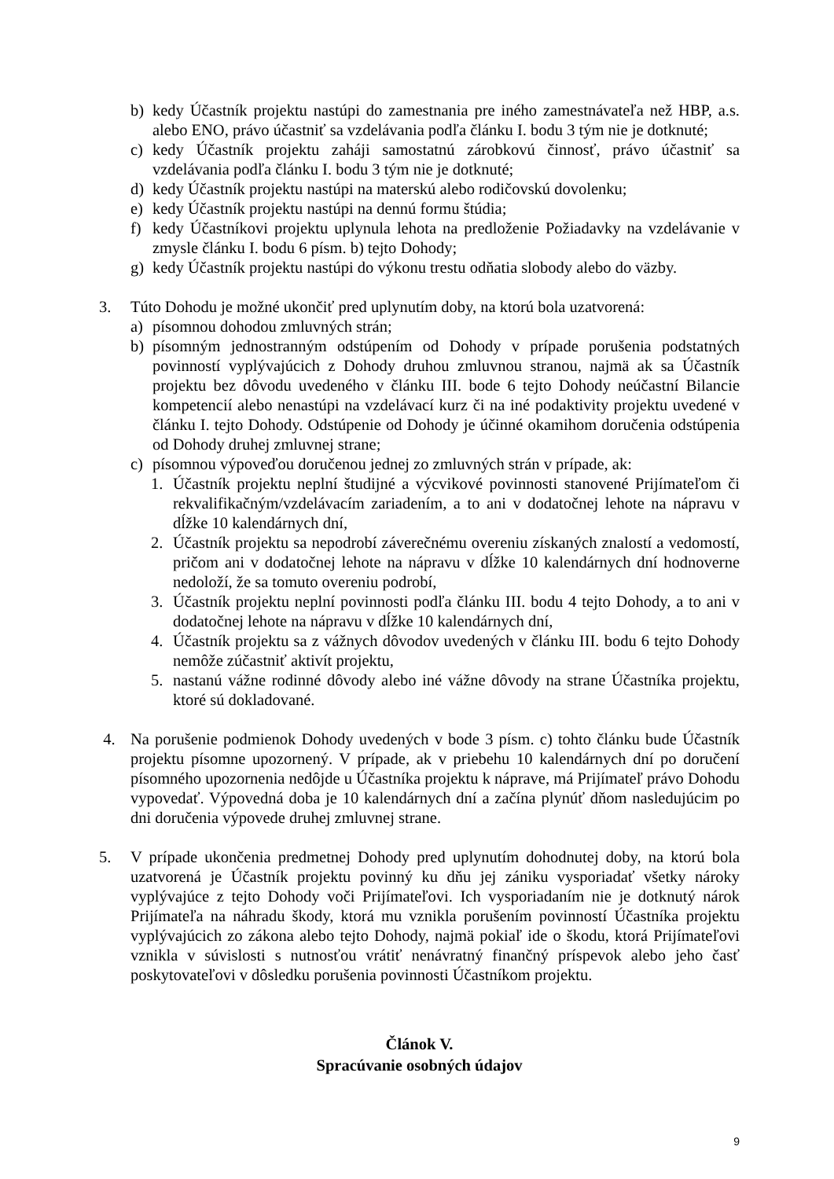b) kedy Účastník projektu nastúpi do zamestnania pre iného zamestnávateľa než HBP, a.s. alebo ENO, právo účastniť sa vzdelávania podľa článku I. bodu 3 tým nie je dotknuté;
c) kedy Účastník projektu zaháji samostatnú zárobkovú činnosť, právo účastniť sa vzdelávania podľa článku I. bodu 3 tým nie je dotknuté;
d) kedy Účastník projektu nastúpi na materskú alebo rodičovskú dovolenku;
e) kedy Účastník projektu nastúpi na dennú formu štúdia;
f) kedy Účastníkovi projektu uplynula lehota na predloženie Požiadavky na vzdelávanie v zmysle článku I. bodu 6 písm. b) tejto Dohody;
g) kedy Účastník projektu nastúpi do výkonu trestu odňatia slobody alebo do väzby.
3. Túto Dohodu je možné ukončiť pred uplynutím doby, na ktorú bola uzatvorená:
a) písomnou dohodou zmluvných strán;
b) písomným jednostranným odstúpením od Dohody v prípade porušenia podstatných povinností vyplývajúcich z Dohody druhou zmluvnou stranou, najmä ak sa Účastník projektu bez dôvodu uvedeného v článku III. bode 6 tejto Dohody neúčastní Bilancie kompetencií alebo nenastúpi na vzdelávací kurz či na iné podaktivity projektu uvedené v článku I. tejto Dohody. Odstúpenie od Dohody je účinné okamihom doručenia odstúpenia od Dohody druhej zmluvnej strane;
c) písomnou výpoveďou doručenou jednej zo zmluvných strán v prípade, ak:
1. Účastník projektu neplní študijné a výcvikové povinnosti stanovené Prijímateľom či rekvalifikačným/vzdelávacím zariadením, a to ani v dodatočnej lehote na nápravu v dĺžke 10 kalendárnych dní,
2. Účastník projektu sa nepodrobí záverečnému overeniu získaných znalostí a vedomostí, pričom ani v dodatočnej lehote na nápravu v dĺžke 10 kalendárnych dní hodnoverne nedoloží, že sa tomuto overeniu podrobí,
3. Účastník projektu neplní povinnosti podľa článku III. bodu 4 tejto Dohody, a to ani v dodatočnej lehote na nápravu v dĺžke 10 kalendárnych dní,
4. Účastník projektu sa z vážnych dôvodov uvedených v článku III. bodu 6 tejto Dohody nemôže zúčastniť aktivít projektu,
5. nastanú vážne rodinné dôvody alebo iné vážne dôvody na strane Účastníka projektu, ktoré sú dokladované.
4. Na porušenie podmienok Dohody uvedených v bode 3 písm. c) tohto článku bude Účastník projektu písomne upozornený. V prípade, ak v priebehu 10 kalendárnych dní po doručení písomného upozornenia nedôjde u Účastníka projektu k náprave, má Prijímateľ právo Dohodu vypovedať. Výpovedná doba je 10 kalendárnych dní a začína plynúť dňom nasledujúcim po dni doručenia výpovede druhej zmluvnej strane.
5. V prípade ukončenia predmetnej Dohody pred uplynutím dohodnutej doby, na ktorú bola uzatvorená je Účastník projektu povinný ku dňu jej zániku vysporiadať všetky nároky vyplývajúce z tejto Dohody voči Prijímateľovi. Ich vysporiadaním nie je dotknutý nárok Prijímateľa na náhradu škody, ktorá mu vznikla porušením povinností Účastníka projektu vyplývajúcich zo zákona alebo tejto Dohody, najmä pokiaľ ide o škodu, ktorá Prijímateľovi vznikla v súvislosti s nutnosťou vrátiť nenávratný finančný príspevok alebo jeho časť poskytovateľovi v dôsledku porušenia povinnosti Účastníkom projektu.
Článok V.
Spracúvanie osobných údajov
9